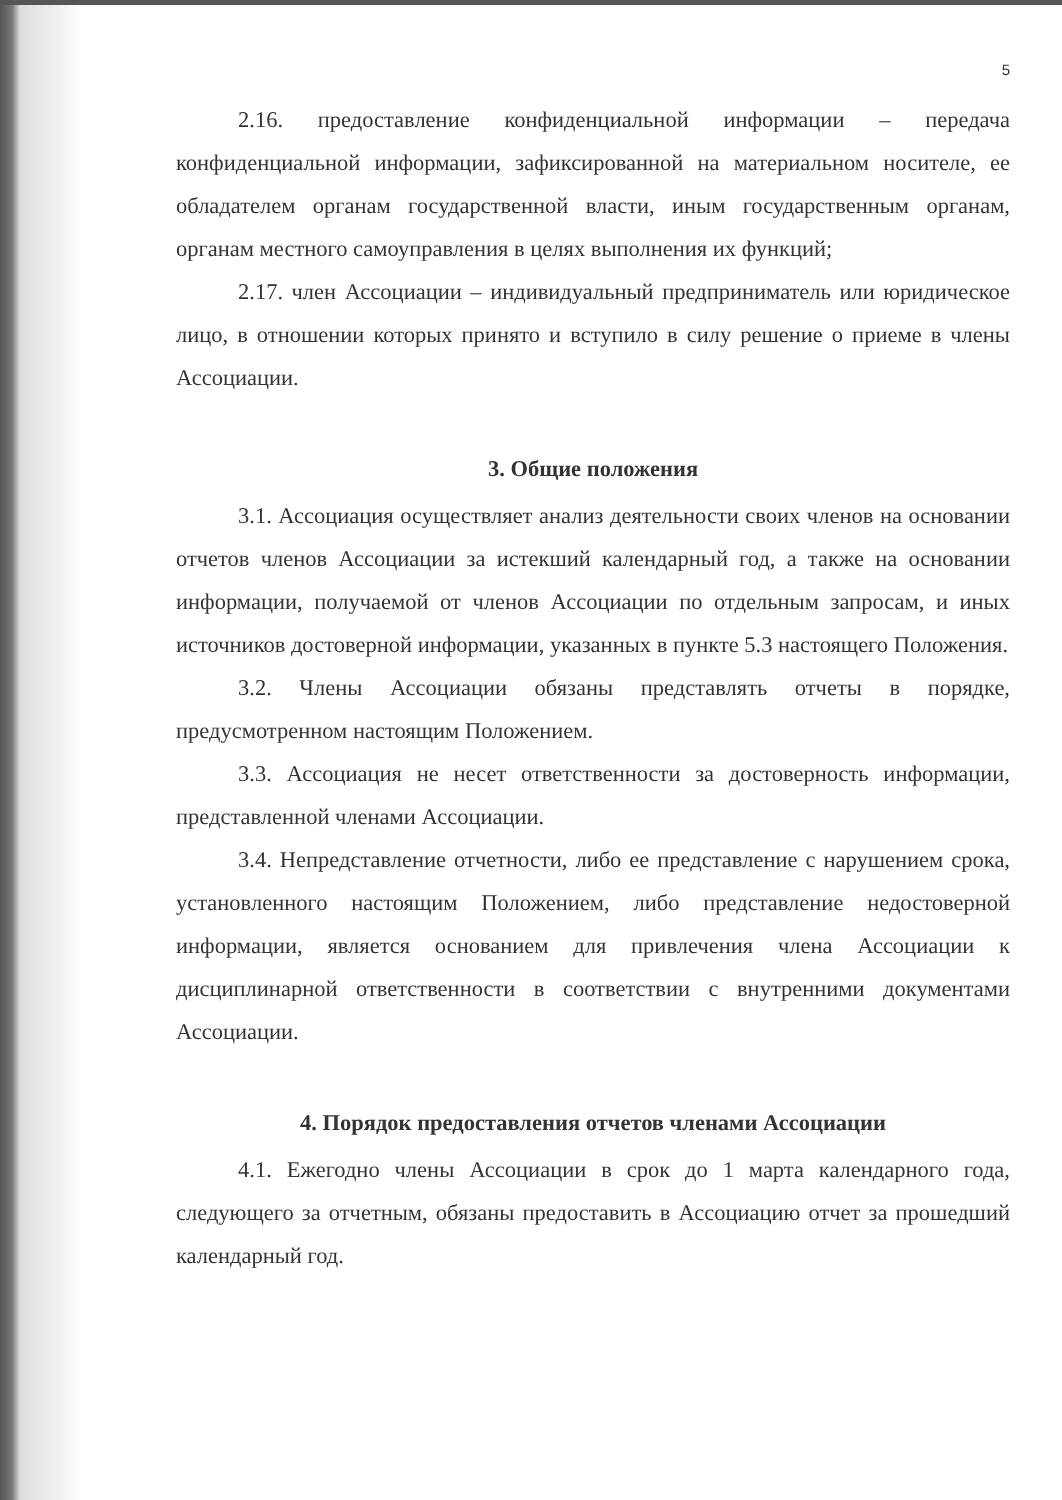5
2.16. предоставление конфиденциальной информации – передача конфиденциальной информации, зафиксированной на материальном носителе, ее обладателем органам государственной власти, иным государственным органам, органам местного самоуправления в целях выполнения их функций;
2.17. член Ассоциации – индивидуальный предприниматель или юридическое лицо, в отношении которых принято и вступило в силу решение о приеме в члены Ассоциации.
3. Общие положения
3.1. Ассоциация осуществляет анализ деятельности своих членов на основании отчетов членов Ассоциации за истекший календарный год, а также на основании информации, получаемой от членов Ассоциации по отдельным запросам, и иных источников достоверной информации, указанных в пункте 5.3 настоящего Положения.
3.2. Члены Ассоциации обязаны представлять отчеты в порядке, предусмотренном настоящим Положением.
3.3. Ассоциация не несет ответственности за достоверность информации, представленной членами Ассоциации.
3.4. Непредставление отчетности, либо ее представление с нарушением срока, установленного настоящим Положением, либо представление недостоверной информации, является основанием для привлечения члена Ассоциации к дисциплинарной ответственности в соответствии с внутренними документами Ассоциации.
4. Порядок предоставления отчетов членами Ассоциации
4.1. Ежегодно члены Ассоциации в срок до 1 марта календарного года, следующего за отчетным, обязаны предоставить в Ассоциацию отчет за прошедший календарный год.